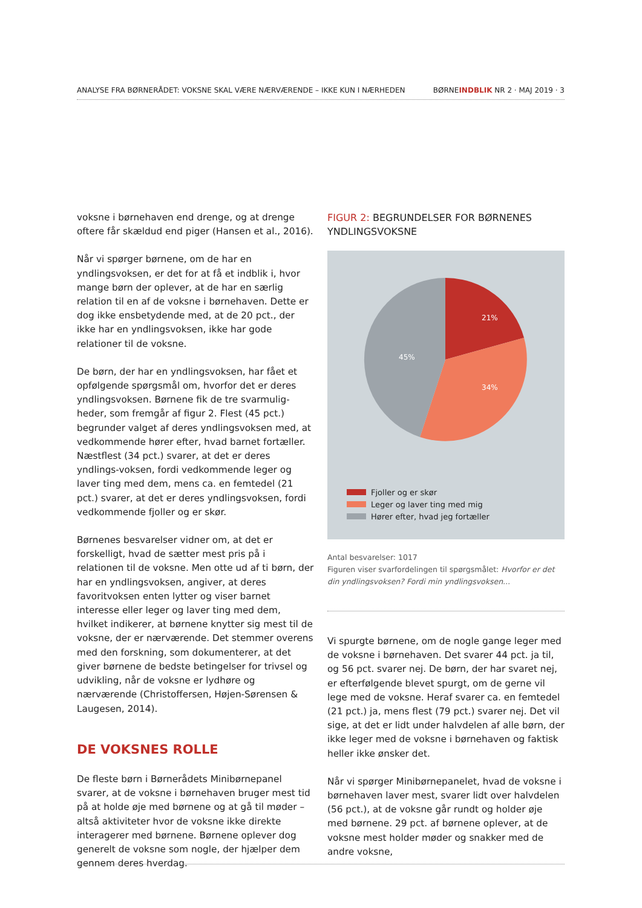ANALYSE FRA BØRNERÅDET: VOKSNE SKAL VÆRE NÆRVÆRENDE – IKKE KUN I NÆRHEDEN
BØRNEINDBLIK NR 2 · MAJ 2019 · 3
voksne i børnehaven end drenge, og at drenge oftere får skældud end piger (Hansen et al., 2016).
Når vi spørger børnene, om de har en yndlingsvoksen, er det for at få et indblik i, hvor mange børn der oplever, at de har en særlig relation til en af de voksne i børnehaven. Dette er dog ikke ensbetydende med, at de 20 pct., der ikke har en yndlingsvoksen, ikke har gode relationer til de voksne.
De børn, der har en yndlingsvoksen, har fået et opfølgende spørgsmål om, hvorfor det er deres yndlingsvoksen. Børnene fik de tre svarmulig-heder, som fremgår af figur 2. Flest (45 pct.) begrunder valget af deres yndlingsvoksen med, at vedkommende hører efter, hvad barnet fortæller. Næstflest (34 pct.) svarer, at det er deres yndlings-voksen, fordi vedkommende leger og laver ting med dem, mens ca. en femtedel (21 pct.) svarer, at det er deres yndlingsvoksen, fordi vedkommende fjoller og er skør.
Børnenes besvarelser vidner om, at det er forskelligt, hvad de sætter mest pris på i relationen til de voksne. Men otte ud af ti børn, der har en yndlingsvoksen, angiver, at deres favoritvoksen enten lytter og viser barnet interesse eller leger og laver ting med dem, hvilket indikerer, at børnene knytter sig mest til de voksne, der er nærværende. Det stemmer overens med den forskning, som dokumenterer, at det giver børnene de bedste betingelser for trivsel og udvikling, når de voksne er lydhøre og nærværende (Christoffersen, Højen-Sørensen & Laugesen, 2014).
DE VOKSNES ROLLE
De fleste børn i Børnerådets Minibørnepanel svarer, at de voksne i børnehaven bruger mest tid på at holde øje med børnene og at gå til møder – altså aktiviteter hvor de voksne ikke direkte interagerer med børnene. Børnene oplever dog generelt de voksne som nogle, der hjælper dem gennem deres hverdag.
FIGUR 2: BEGRUNDELSER FOR BØRNENES YNDLINGSVOKSNE
21%
34%
45%
Fjoller og er skør
Leger og laver ting med mig
Hører efter, hvad jeg fortæller
Antal besvarelser: 1017
Figuren viser svarfordelingen til spørgsmålet: Hvorfor er det din yndlingsvoksen? Fordi min yndlingsvoksen...
Vi spurgte børnene, om de nogle gange leger med de voksne i børnehaven. Det svarer 44 pct. ja til, og 56 pct. svarer nej. De børn, der har svaret nej, er efterfølgende blevet spurgt, om de gerne vil lege med de voksne. Heraf svarer ca. en femtedel (21 pct.) ja, mens flest (79 pct.) svarer nej. Det vil sige, at det er lidt under halvdelen af alle børn, der ikke leger med de voksne i børnehaven og faktisk heller ikke ønsker det.
Når vi spørger Minibørnepanelet, hvad de voksne i børnehaven laver mest, svarer lidt over halvdelen (56 pct.), at de voksne går rundt og holder øje med børnene. 29 pct. af børnene oplever, at de voksne mest holder møder og snakker med de andre voksne,